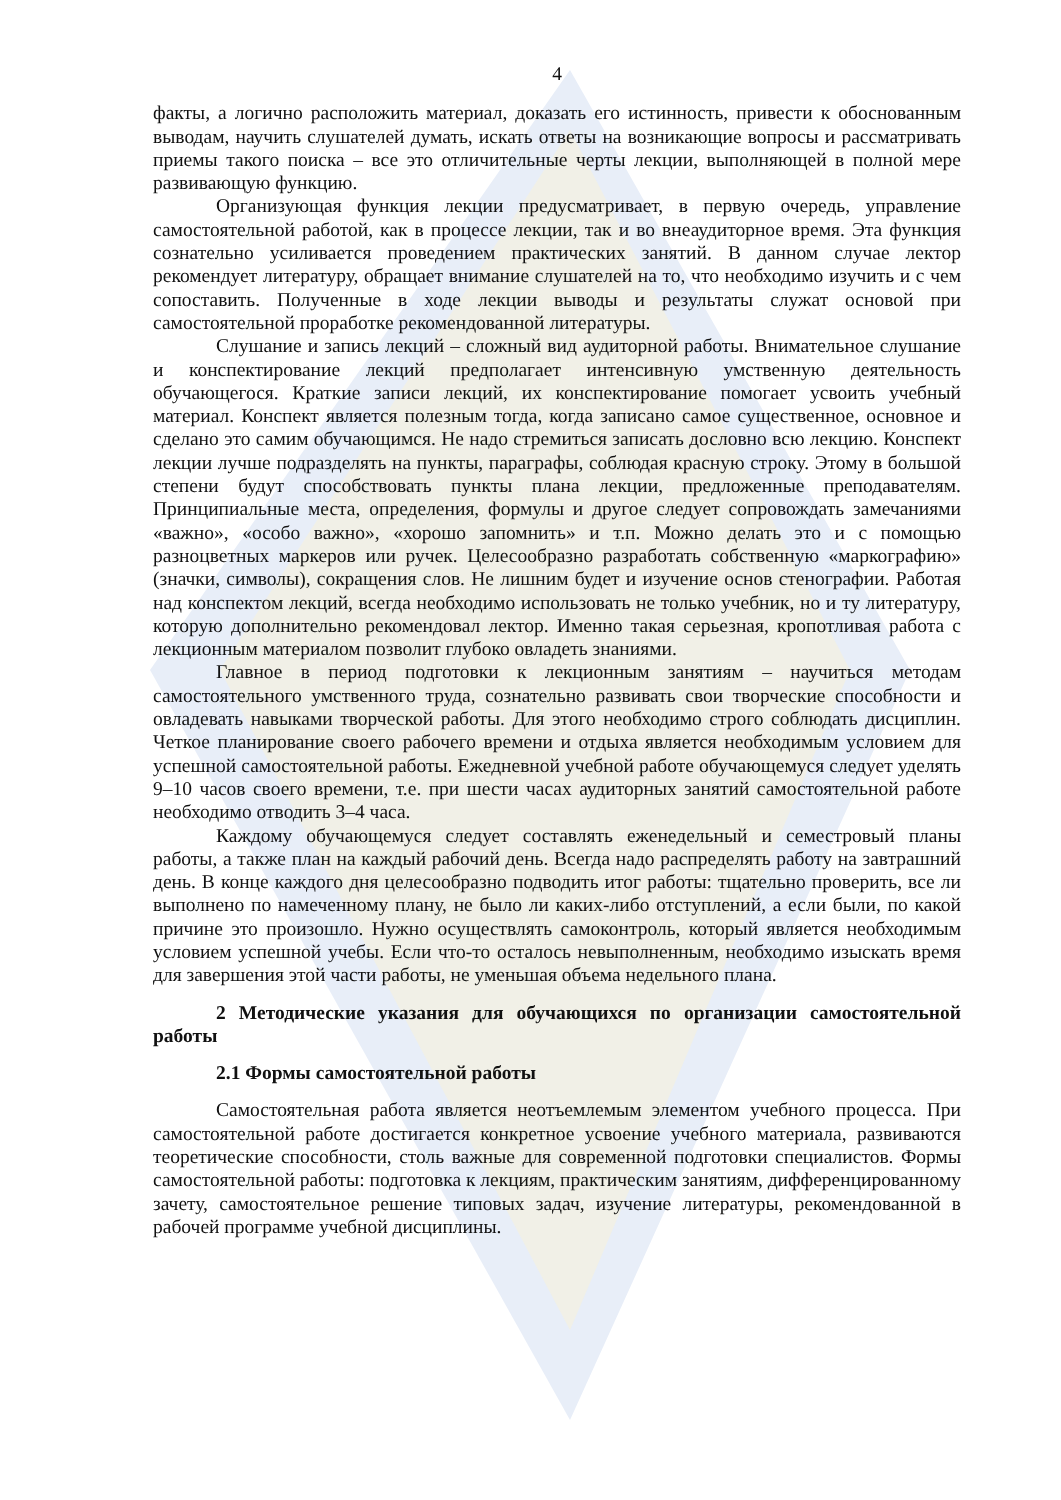4
факты, а логично расположить материал, доказать его истинность, привести к обоснованным выводам, научить слушателей думать, искать ответы на возникающие вопросы и рассматривать приемы такого поиска – все это отличительные черты лекции, выполняющей в полной мере развивающую функцию.
Организующая функция лекции предусматривает, в первую очередь, управление самостоятельной работой, как в процессе лекции, так и во внеаудиторное время. Эта функция сознательно усиливается проведением практических занятий. В данном случае лектор рекомендует литературу, обращает внимание слушателей на то, что необходимо изучить и с чем сопоставить. Полученные в ходе лекции выводы и результаты служат основой при самостоятельной проработке рекомендованной литературы.
Слушание и запись лекций – сложный вид аудиторной работы. Внимательное слушание и конспектирование лекций предполагает интенсивную умственную деятельность обучающегося. Краткие записи лекций, их конспектирование помогает усвоить учебный материал. Конспект является полезным тогда, когда записано самое существенное, основное и сделано это самим обучающимся. Не надо стремиться записать дословно всю лекцию. Конспект лекции лучше подразделять на пункты, параграфы, соблюдая красную строку. Этому в большой степени будут способствовать пункты плана лекции, предложенные преподавателям. Принципиальные места, определения, формулы и другое следует сопровождать замечаниями «важно», «особо важно», «хорошо запомнить» и т.п. Можно делать это и с помощью разноцветных маркеров или ручек. Целесообразно разработать собственную «маркографию» (значки, символы), сокращения слов. Не лишним будет и изучение основ стенографии. Работая над конспектом лекций, всегда необходимо использовать не только учебник, но и ту литературу, которую дополнительно рекомендовал лектор. Именно такая серьезная, кропотливая работа с лекционным материалом позволит глубоко овладеть знаниями.
Главное в период подготовки к лекционным занятиям – научиться методам самостоятельного умственного труда, сознательно развивать свои творческие способности и овладевать навыками творческой работы. Для этого необходимо строго соблюдать дисциплин. Четкое планирование своего рабочего времени и отдыха является необходимым условием для успешной самостоятельной работы. Ежедневной учебной работе обучающемуся следует уделять 9–10 часов своего времени, т.е. при шести часах аудиторных занятий самостоятельной работе необходимо отводить 3–4 часа.
Каждому обучающемуся следует составлять еженедельный и семестровый планы работы, а также план на каждый рабочий день. Всегда надо распределять работу на завтрашний день. В конце каждого дня целесообразно подводить итог работы: тщательно проверить, все ли выполнено по намеченному плану, не было ли каких-либо отступлений, а если были, по какой причине это произошло. Нужно осуществлять самоконтроль, который является необходимым условием успешной учебы. Если что-то осталось невыполненным, необходимо изыскать время для завершения этой части работы, не уменьшая объема недельного плана.
2 Методические указания для обучающихся по организации самостоятельной работы
2.1 Формы самостоятельной работы
Самостоятельная работа является неотъемлемым элементом учебного процесса. При самостоятельной работе достигается конкретное усвоение учебного материала, развиваются теоретические способности, столь важные для современной подготовки специалистов. Формы самостоятельной работы: подготовка к лекциям, практическим занятиям, дифференцированному зачету, самостоятельное решение типовых задач, изучение литературы, рекомендованной в рабочей программе учебной дисциплины.